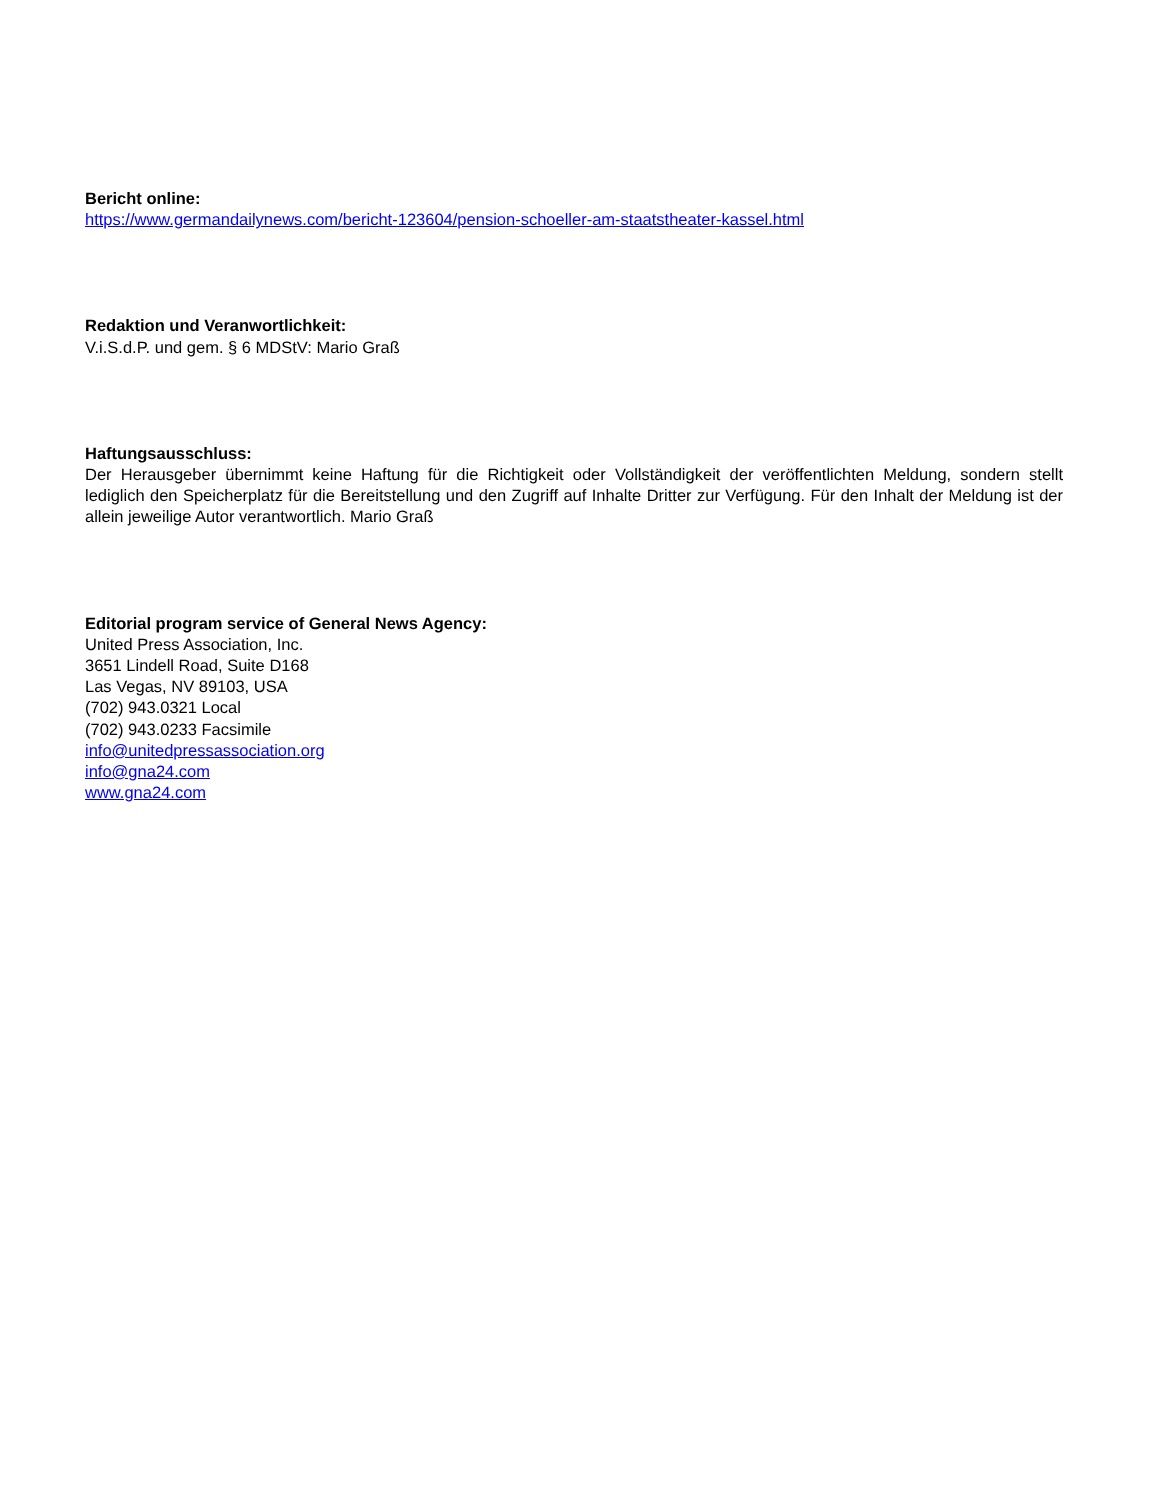Bericht online:
https://www.germandailynews.com/bericht-123604/pension-schoeller-am-staatstheater-kassel.html
Redaktion und Veranwortlichkeit:
V.i.S.d.P. und gem. § 6 MDStV: Mario Graß
Haftungsausschluss:
Der Herausgeber übernimmt keine Haftung für die Richtigkeit oder Vollständigkeit der veröffentlichten Meldung, sondern stellt lediglich den Speicherplatz für die Bereitstellung und den Zugriff auf Inhalte Dritter zur Verfügung. Für den Inhalt der Meldung ist der allein jeweilige Autor verantwortlich. Mario Graß
Editorial program service of General News Agency:
United Press Association, Inc.
3651 Lindell Road, Suite D168
Las Vegas, NV 89103, USA
(702) 943.0321 Local
(702) 943.0233 Facsimile
info@unitedpressassociation.org
info@gna24.com
www.gna24.com